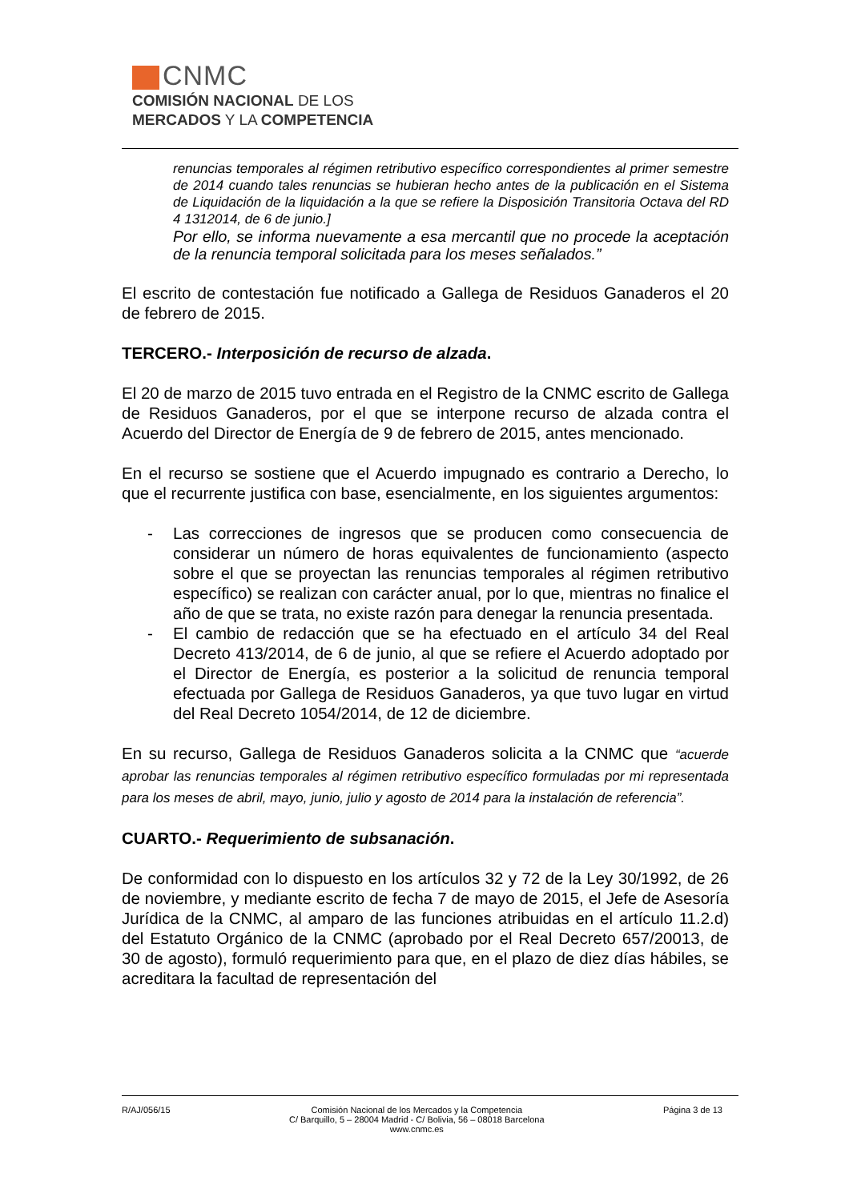CNMC
COMISIÓN NACIONAL DE LOS
MERCADOS Y LA COMPETENCIA
renuncias temporales al régimen retributivo específico correspondientes al primer semestre de 2014 cuando tales renuncias se hubieran hecho antes de la publicación en el Sistema de Liquidación de la liquidación a la que se refiere la Disposición Transitoria Octava del RD 4 1312014, de 6 de junio.]
Por ello, se informa nuevamente a esa mercantil que no procede la aceptación de la renuncia temporal solicitada para los meses señalados.”
El escrito de contestación fue notificado a Gallega de Residuos Ganaderos el 20 de febrero de 2015.
TERCERO.- Interposición de recurso de alzada.
El 20 de marzo de 2015 tuvo entrada en el Registro de la CNMC escrito de Gallega de Residuos Ganaderos, por el que se interpone recurso de alzada contra el Acuerdo del Director de Energía de 9 de febrero de 2015, antes mencionado.
En el recurso se sostiene que el Acuerdo impugnado es contrario a Derecho, lo que el recurrente justifica con base, esencialmente, en los siguientes argumentos:
- Las correcciones de ingresos que se producen como consecuencia de considerar un número de horas equivalentes de funcionamiento (aspecto sobre el que se proyectan las renuncias temporales al régimen retributivo específico) se realizan con carácter anual, por lo que, mientras no finalice el año de que se trata, no existe razón para denegar la renuncia presentada.
- El cambio de redacción que se ha efectuado en el artículo 34 del Real Decreto 413/2014, de 6 de junio, al que se refiere el Acuerdo adoptado por el Director de Energía, es posterior a la solicitud de renuncia temporal efectuada por Gallega de Residuos Ganaderos, ya que tuvo lugar en virtud del Real Decreto 1054/2014, de 12 de diciembre.
En su recurso, Gallega de Residuos Ganaderos solicita a la CNMC que “acuerde aprobar las renuncias temporales al régimen retributivo específico formuladas por mi representada para los meses de abril, mayo, junio, julio y agosto de 2014 para la instalación de referencia”.
CUARTO.- Requerimiento de subsanación.
De conformidad con lo dispuesto en los artículos 32 y 72 de la Ley 30/1992, de 26 de noviembre, y mediante escrito de fecha 7 de mayo de 2015, el Jefe de Asesoría Jurídica de la CNMC, al amparo de las funciones atribuidas en el artículo 11.2.d) del Estatuto Orgánico de la CNMC (aprobado por el Real Decreto 657/20013, de 30 de agosto), formuló requerimiento para que, en el plazo de diez días hábiles, se acreditara la facultad de representación del
R/AJ/056/15 Comisión Nacional de los Mercados y la Competencia
C/ Barquillo, 5 – 28004 Madrid - C/ Bolivia, 56 – 08018 Barcelona
www.cnmc.es
Página 3 de 13